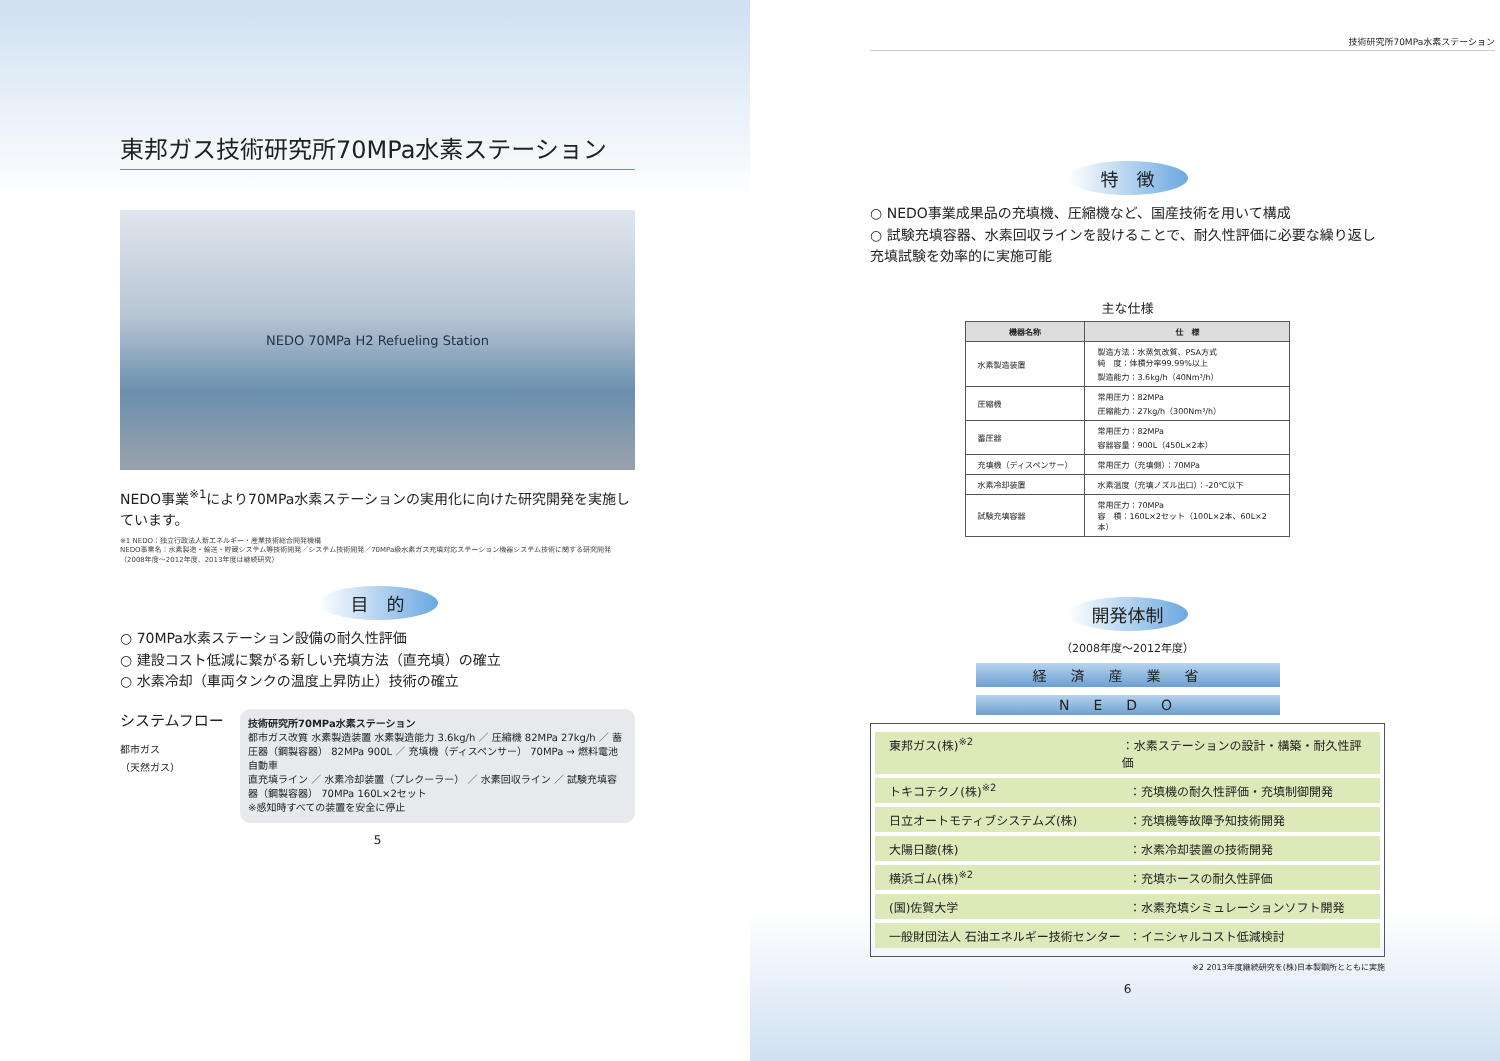東邦ガス技術研究所70MPa水素ステーション
NEDO 70MPa H2 Refueling Station
NEDO事業<sup>※1</sup>により70MPa水素ステーションの実用化に向けた研究開発を実施しています。
※1 NEDO：独立行政法人新エネルギー・産業技術総合開発機構
NEDO事業名：水素製造・輸送・貯蔵システム等技術開発／システム技術開発／70MPa級水素ガス充填対応ステーション機器システム技術に関する研究開発（2008年度～2012年度、2013年度は継続研究）
目　的
○ 70MPa水素ステーション設備の耐久性評価
○ 建設コスト低減に繋がる新しい充填方法（直充填）の確立
○ 水素冷却（車両タンクの温度上昇防止）技術の確立
システムフロー
都市ガス
（天然ガス）
技術研究所70MPa水素ステーション
都市ガス改質 水素製造装置 水素製造能力 3.6kg/h ／ 圧縮機 82MPa 27kg/h ／ 蓄圧器（鋼製容器） 82MPa 900L ／ 充填機（ディスペンサー） 70MPa → 燃料電池自動車
直充填ライン ／ 水素冷却装置（プレクーラー） ／ 水素回収ライン ／ 試験充填容器（鋼製容器） 70MPa 160L×2セット
※感知時すべての装置を安全に停止
5
技術研究所70MPa水素ステーション
特　徴
○ NEDO事業成果品の充填機、圧縮機など、国産技術を用いて構成
○ 試験充填容器、水素回収ラインを設けることで、耐久性評価に必要な繰り返し充填試験を効率的に実施可能
主な仕様
| 機器名称 | 仕 様 |
| --- | --- |
| 水素製造装置 | 製造方法：水蒸気改質、PSA方式 純 度：体積分率99.99%以上 製造能力：3.6kg/h（40Nm³/h） |
| 圧縮機 | 常用圧力：82MPa 圧縮能力：27kg/h（300Nm³/h） |
| 蓄圧器 | 常用圧力：82MPa 容器容量：900L（450L×2本） |
| 充填機（ディスペンサー） | 常用圧力（充填側）：70MPa |
| 水素冷却装置 | 水素温度（充填ノズル出口）：-20℃以下 |
| 試験充填容器 | 常用圧力：70MPa 容 積：160L×2セット（100L×2本、60L×2本） |
開発体制
（2008年度～2012年度）
経済産業省
NEDO
東邦ガス(株)<sup>※2</sup> ：水素ステーションの設計・構築・耐久性評価
トキコテクノ(株)<sup>※2</sup> ：充填機の耐久性評価・充填制御開発
日立オートモティブシステムズ(株) ：充填機等故障予知技術開発
大陽日酸(株) ：水素冷却装置の技術開発
横浜ゴム(株)<sup>※2</sup> ：充填ホースの耐久性評価
(国)佐賀大学 ：水素充填シミュレーションソフト開発
一般財団法人 石油エネルギー技術センター ：イニシャルコスト低減検討
※2 2013年度継続研究を(株)日本製鋼所とともに実施
6